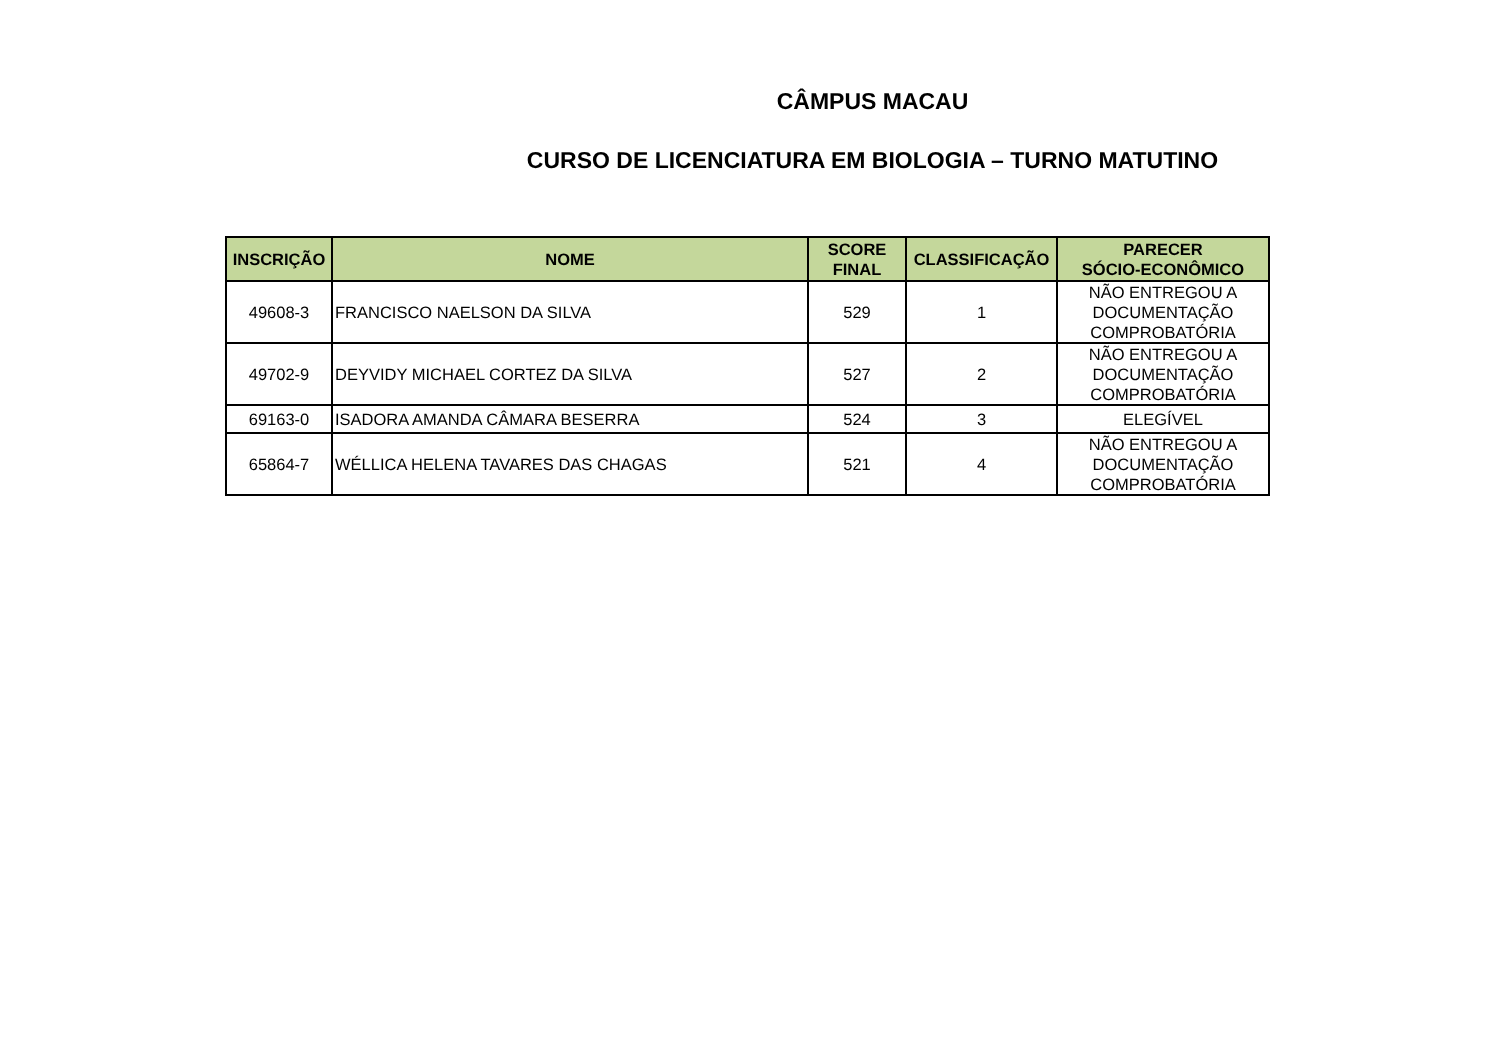CÂMPUS MACAU
CURSO DE LICENCIATURA EM BIOLOGIA – TURNO MATUTINO
| INSCRIÇÃO | NOME | SCORE FINAL | CLASSIFICAÇÃO | PARECER SÓCIO-ECONÔMICO |
| --- | --- | --- | --- | --- |
| 49608-3 | FRANCISCO NAELSON DA SILVA | 529 | 1 | NÃO ENTREGOU A DOCUMENTAÇÃO COMPROBATÓRIA |
| 49702-9 | DEYVIDY MICHAEL CORTEZ DA SILVA | 527 | 2 | NÃO ENTREGOU A DOCUMENTAÇÃO COMPROBATÓRIA |
| 69163-0 | ISADORA AMANDA CÂMARA BESERRA | 524 | 3 | ELEGÍVEL |
| 65864-7 | WÉLLICA HELENA TAVARES DAS CHAGAS | 521 | 4 | NÃO ENTREGOU A DOCUMENTAÇÃO COMPROBATÓRIA |